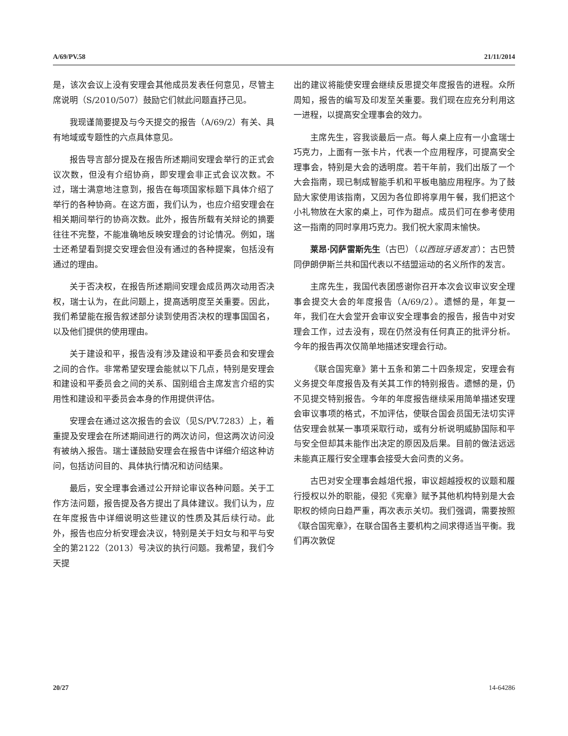A/69/PV.58 21/11/2014
是，该次会议上没有安理会其他成员发表任何意见，尽管主席说明（S/2010/507）鼓励它们就此问题直抒己见。
我现谨简要提及与今天提交的报告（A/69/2）有关、具有地域或专题性的六点具体意见。
报告导言部分提及在报告所述期间安理会举行的正式会议次数，但没有介绍协商，即安理会非正式会议次数。不过，瑞士满意地注意到，报告在每项国家标题下具体介绍了举行的各种协商。在这方面，我们认为，也应介绍安理会在相关期间举行的协商次数。此外，报告所载有关辩论的摘要往往不完整，不能准确地反映安理会的讨论情况。例如，瑞士还希望看到提交安理会但没有通过的各种提案，包括没有通过的理由。
关于否决权，在报告所述期间安理会成员两次动用否决权，瑞士认为，在此问题上，提高透明度至关重要。因此，我们希望能在报告叙述部分读到使用否决权的理事国国名，以及他们提供的使用理由。
关于建设和平，报告没有涉及建设和平委员会和安理会之间的合作。非常希望安理会能就以下几点，特别是安理会和建设和平委员会之间的关系、国别组合主席发言介绍的实用性和建设和平委员会本身的作用提供评估。
安理会在通过这次报告的会议（见S/PV.7283）上，着重提及安理会在所述期间进行的两次访问，但这两次访问没有被纳入报告。瑞士谨鼓励安理会在报告中详细介绍这种访问，包括访问目的、具体执行情况和访问结果。
最后，安全理事会通过公开辩论审议各种问题。关于工作方法问题，报告提及各方提出了具体建议。我们认为，应在年度报告中详细说明这些建议的性质及其后续行动。此外，报告也应分析安理会决议，特别是关于妇女与和平与安全的第2122（2013）号决议的执行问题。我希望，我们今天提
出的建议将能使安理会继续反思提交年度报告的进程。众所周知，报告的编写及印发至关重要。我们现在应充分利用这一进程，以提高安全理事会的效力。
主席先生，容我谈最后一点。每人桌上应有一小盒瑞士巧克力，上面有一张卡片，代表一个应用程序，可提高安全理事会，特别是大会的透明度。若干年前，我们出版了一个大会指南，现已制成智能手机和平板电脑应用程序。为了鼓励大家使用该指南，又因为各位即将享用午餐，我们把这个小礼物放在大家的桌上，可作为甜点。成员们可在参考使用这一指南的同时享用巧克力。我们祝大家周末愉快。
莱昂·冈萨雷斯先生（古巴）（以西班牙语发言）：古巴赞同伊朗伊斯兰共和国代表以不结盟运动的名义所作的发言。
主席先生，我国代表团感谢你召开本次会议审议安全理事会提交大会的年度报告（A/69/2）。遗憾的是，年复一年，我们在大会堂开会审议安全理事会的报告，报告中对安理会工作，过去没有，现在仍然没有任何真正的批评分析。今年的报告再次仅简单地描述安理会行动。
《联合国宪章》第十五条和第二十四条规定，安理会有义务提交年度报告及有关其工作的特别报告。遗憾的是，仍不见提交特别报告。今年的年度报告继续采用简单描述安理会审议事项的格式，不加评估，使联合国会员国无法切实评估安理会就某一事项采取行动，或有分析说明威胁国际和平与安全但却其未能作出决定的原因及后果。目前的做法远远未能真正履行安全理事会接受大会问责的义务。
古巴对安全理事会越俎代报，审议超越授权的议题和履行授权以外的职能，侵犯《宪章》赋予其他机构特别是大会职权的倾向日趋严重，再次表示关切。我们强调，需要按照《联合国宪章》，在联合国各主要机构之间求得适当平衡。我们再次敦促
20/27 14-64286